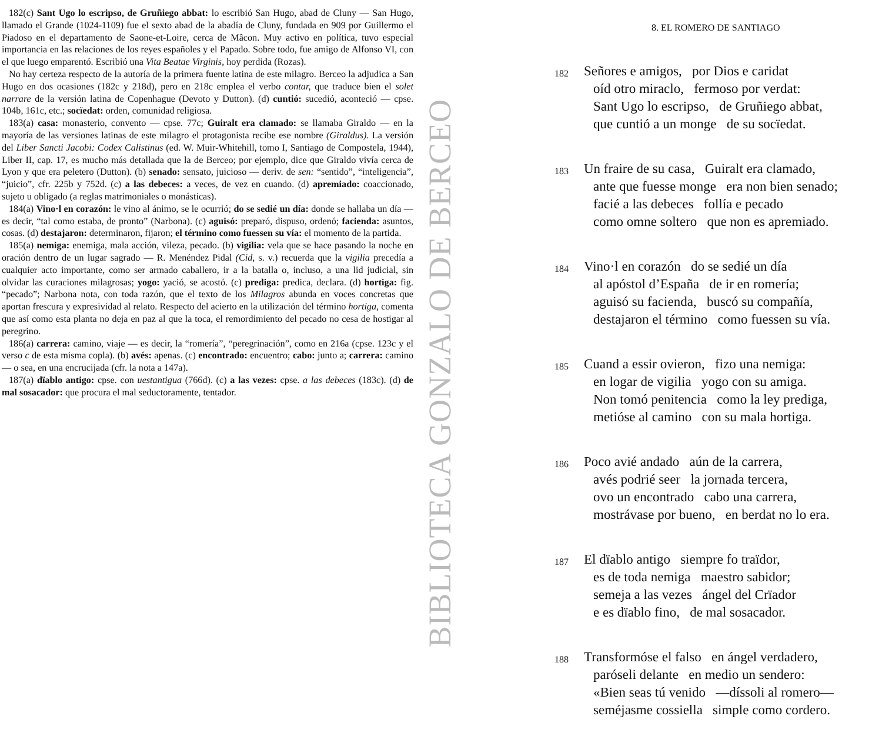182(c) Sant Ugo lo escripso, de Gruñiego abbat: lo escribió San Hugo, abad de Cluny — San Hugo, llamado el Grande (1024-1109) fue el sexto abad de la abadía de Cluny, fundada en 909 por Guillermo el Piadoso en el departamento de Saone-et-Loire, cerca de Mâcon. Muy activo en política, tuvo especial importancia en las relaciones de los reyes españoles y el Papado. Sobre todo, fue amigo de Alfonso VI, con el que luego emparentó. Escribió una Vita Beatae Virginis, hoy perdida (Rozas).
No hay certeza respecto de la autoría de la primera fuente latina de este milagro. Berceo la adjudica a San Hugo en dos ocasiones (182c y 218d), pero en 218c emplea el verbo contar, que traduce bien el solet narrare de la versión latina de Copenhague (Devoto y Dutton). (d) cuntió: sucedió, aconteció — cpse. 104b, 161c, etc.; socïedat: orden, comunidad religiosa.
183(a) casa: monasterio, convento — cpse. 77c; Guiralt era clamado: se llamaba Giraldo — en la mayoría de las versiones latinas de este milagro el protagonista recibe ese nombre (Giraldus). La versión del Liber Sancti Jacobi: Codex Calistinus (ed. W. Muir-Whitehill, tomo I, Santiago de Compostela, 1944), Liber II, cap. 17, es mucho más detallada que la de Berceo; por ejemplo, dice que Giraldo vivía cerca de Lyon y que era peletero (Dutton). (b) senado: sensato, juicioso — deriv. de sen: “sentido”, “inteligencia”, “juicio”, cfr. 225b y 752d. (c) a las debeces: a veces, de vez en cuando. (d) apremiado: coaccionado, sujeto u obligado (a reglas matrimoniales o monásticas).
184(a) Vino·l en corazón: le vino al ánimo, se le ocurrió; do se sedié un día: donde se hallaba un día — es decir, “tal como estaba, de pronto” (Narbona). (c) aguisó: preparó, dispuso, ordenó; facienda: asuntos, cosas. (d) destajaron: determinaron, fijaron; el término como fuessen su vía: el momento de la partida.
185(a) nemiga: enemiga, mala acción, vileza, pecado. (b) vigilia: vela que se hace pasando la noche en oración dentro de un lugar sagrado — R. Menéndez Pidal (Cid, s. v.) recuerda que la vigilia precedía a cualquier acto importante, como ser armado caballero, ir a la batalla o, incluso, a una lid judicial, sin olvidar las curaciones milagrosas; yogo: yació, se acostó. (c) prediga: predica, declara. (d) hortiga: fig. “pecado”; Narbona nota, con toda razón, que el texto de los Milagros abunda en voces concretas que aportan frescura y expresividad al relato. Respecto del acierto en la utilización del término hortiga, comenta que así como esta planta no deja en paz al que la toca, el remordimiento del pecado no cesa de hostigar al peregrino.
186(a) carrera: camino, viaje — es decir, la “romería”, “peregrinación”, como en 216a (cpse. 123c y el verso c de esta misma copla). (b) avés: apenas. (c) encontrado: encuentro; cabo: junto a; carrera: camino — o sea, en una encrucijada (cfr. la nota a 147a).
187(a) dïablo antigo: cpse. con uestantigua (766d). (c) a las vezes: cpse. a las debeces (183c). (d) de mal sosacador: que procura el mal seductoramente, tentador.
BIBLIOTECA GONZALO DE BERCEO
8. EL ROMERO DE SANTIAGO
182
Señores e amigos, por Dios e caridat
oíd otro miraclo, fermoso por verdat:
Sant Ugo lo escripso, de Gruñiego abbat,
que cuntió a un monge de su socïedat.
183
Un fraire de su casa, Guiralt era clamado,
ante que fuesse monge era non bien senado;
facié a las debeces follía e pecado
como omne soltero que non es apremiado.
184
Vino·l en corazón do se sedié un día
al apóstol d’España de ir en romería;
aguisó su facienda, buscó su compañía,
destajaron el término como fuessen su vía.
185
Cuand a essir ovieron, fizo una nemiga:
en logar de vigilia yogo con su amiga.
Non tomó penitencia como la ley prediga,
metióse al camino con su mala hortiga.
186
Poco avié andado aún de la carrera,
avés podrié seer la jornada tercera,
ovo un encontrado cabo una carrera,
mostrávase por bueno, en berdat no lo era.
187
El dïablo antigo siempre fo traïdor,
es de toda nemiga maestro sabidor;
semeja a las vezes ángel del Crïador
e es dïablo fino, de mal sosacador.
188
Transformóse el falso en ángel verdadero,
paróseli delante en medio un sendero:
«Bien seas tú venido —díssoli al romero—
seméjasme cossiella simple como cordero.